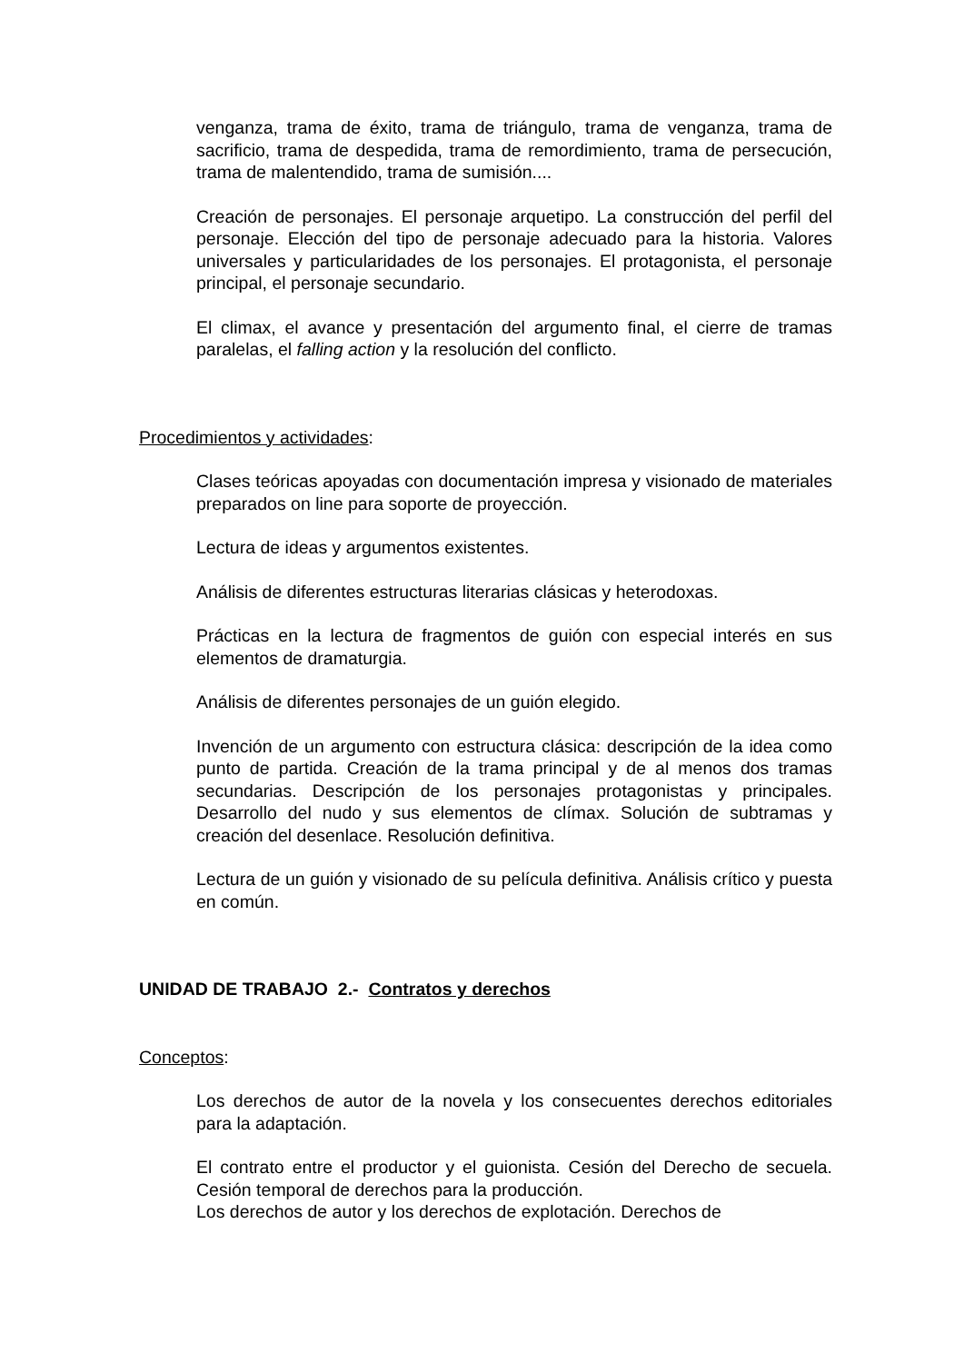venganza, trama de éxito, trama de triángulo, trama de venganza, trama de sacrificio, trama de despedida, trama de remordimiento, trama de persecución, trama de malentendido, trama de sumisión....
Creación de personajes. El personaje arquetipo. La construcción del perfil del personaje. Elección del tipo de personaje adecuado para la historia. Valores universales y particularidades de los personajes. El protagonista, el personaje principal, el personaje secundario.
El climax, el avance y presentación del argumento final, el cierre de tramas paralelas, el falling action y la resolución del conflicto.
Procedimientos y actividades:
Clases teóricas apoyadas con documentación impresa y visionado de materiales preparados on line para soporte de proyección.
Lectura de ideas y argumentos existentes.
Análisis de diferentes estructuras literarias clásicas y heterodoxas.
Prácticas en la lectura de fragmentos de guión con especial interés en sus elementos de dramaturgia.
Análisis de diferentes personajes de un guión elegido.
Invención de un argumento con estructura clásica: descripción de la idea como punto de partida. Creación de la trama principal y de al menos dos tramas secundarias. Descripción de los personajes protagonistas y principales. Desarrollo del nudo y sus elementos de clímax. Solución de subtramas y creación del desenlace. Resolución definitiva.
Lectura de un guión y visionado de su película definitiva. Análisis crítico y puesta en común.
UNIDAD DE TRABAJO 2.- Contratos y derechos
Conceptos:
Los derechos de autor de la novela y los consecuentes derechos editoriales para la adaptación.
El contrato entre el productor y el guionista. Cesión del Derecho de secuela. Cesión temporal de derechos para la producción.
Los derechos de autor y los derechos de explotación. Derechos de